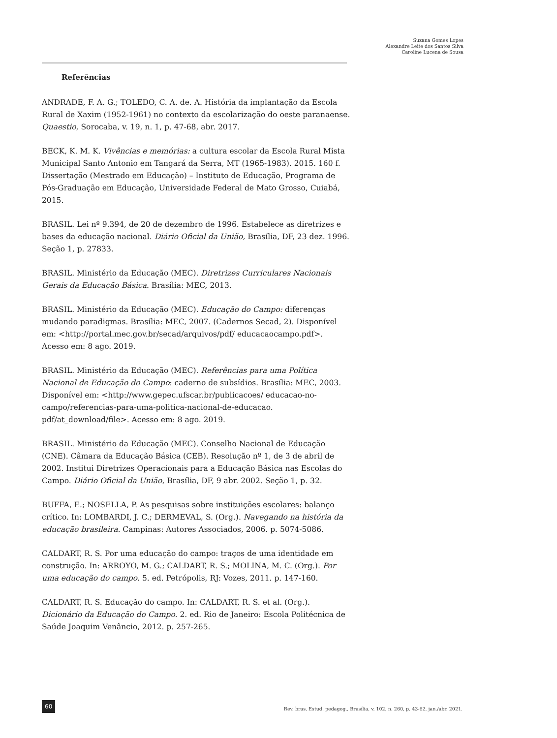Suzana Gomes Lopes
Alexandre Leite dos Santos Silva
Caroline Lucena de Sousa
Referências
ANDRADE, F. A. G.; TOLEDO, C. A. de. A. História da implantação da Escola Rural de Xaxim (1952-1961) no contexto da escolarização do oeste paranaense. Quaestio, Sorocaba, v. 19, n. 1, p. 47-68, abr. 2017.
BECK, K. M. K. Vivências e memórias: a cultura escolar da Escola Rural Mista Municipal Santo Antonio em Tangará da Serra, MT (1965-1983). 2015. 160 f. Dissertação (Mestrado em Educação) – Instituto de Educação, Programa de Pós-Graduação em Educação, Universidade Federal de Mato Grosso, Cuiabá, 2015.
BRASIL. Lei nº 9.394, de 20 de dezembro de 1996. Estabelece as diretrizes e bases da educação nacional. Diário Oficial da União, Brasília, DF, 23 dez. 1996. Seção 1, p. 27833.
BRASIL. Ministério da Educação (MEC). Diretrizes Curriculares Nacionais Gerais da Educação Básica. Brasília: MEC, 2013.
BRASIL. Ministério da Educação (MEC). Educação do Campo: diferenças mudando paradigmas. Brasília: MEC, 2007. (Cadernos Secad, 2). Disponível em: <http://portal.mec.gov.br/secad/arquivos/pdf/ educacaocampo.pdf>. Acesso em: 8 ago. 2019.
BRASIL. Ministério da Educação (MEC). Referências para uma Política Nacional de Educação do Campo: caderno de subsídios. Brasília: MEC, 2003. Disponível em: <http://www.gepec.ufscar.br/publicacoes/ educacao-no-campo/referencias-para-uma-politica-nacional-de-educacao. pdf/at_download/file>. Acesso em: 8 ago. 2019.
BRASIL. Ministério da Educação (MEC). Conselho Nacional de Educação (CNE). Câmara da Educação Básica (CEB). Resolução nº 1, de 3 de abril de 2002. Institui Diretrizes Operacionais para a Educação Básica nas Escolas do Campo. Diário Oficial da União, Brasília, DF, 9 abr. 2002. Seção 1, p. 32.
BUFFA, E.; NOSELLA, P. As pesquisas sobre instituições escolares: balanço crítico. In: LOMBARDI, J. C.; DERMEVAL, S. (Org.). Navegando na história da educação brasileira. Campinas: Autores Associados, 2006. p. 5074-5086.
CALDART, R. S. Por uma educação do campo: traços de uma identidade em construção. In: ARROYO, M. G.; CALDART, R. S.; MOLINA, M. C. (Org.). Por uma educação do campo. 5. ed. Petrópolis, RJ: Vozes, 2011. p. 147-160.
CALDART, R. S. Educação do campo. In: CALDART, R. S. et al. (Org.). Dicionário da Educação do Campo. 2. ed. Rio de Janeiro: Escola Politécnica de Saúde Joaquim Venâncio, 2012. p. 257-265.
60
Rev. bras. Estud. pedagog., Brasília, v. 102, n. 260, p. 43-62, jan./abr. 2021.